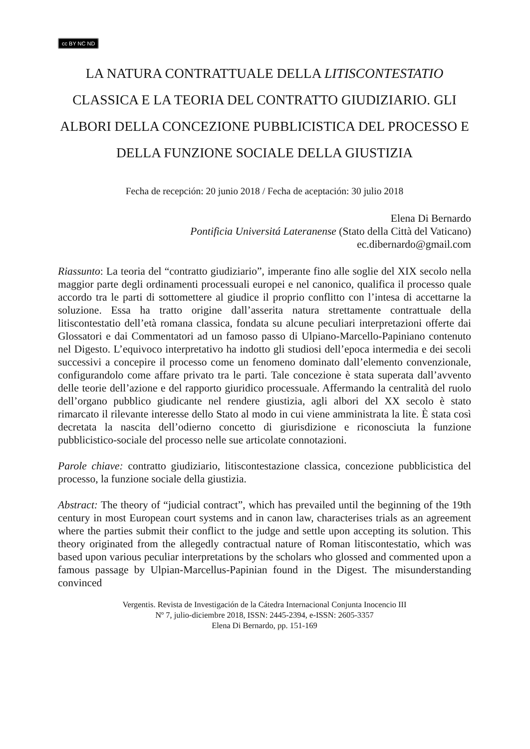cc BY NC ND
LA NATURA CONTRATTUALE DELLA LITISCONTESTATIO CLASSICA E LA TEORIA DEL CONTRATTO GIUDIZIARIO. GLI ALBORI DELLA CONCEZIONE PUBBLICISTICA DEL PROCESSO E DELLA FUNZIONE SOCIALE DELLA GIUSTIZIA
Fecha de recepción: 20 junio 2018 / Fecha de aceptación: 30 julio 2018
Elena Di Bernardo
Pontificia Universitá Lateranense (Stato della Città del Vaticano)
ec.dibernardo@gmail.com
Riassunto: La teoria del “contratto giudiziario”, imperante fino alle soglie del XIX secolo nella maggior parte degli ordinamenti processuali europei e nel canonico, qualifica il processo quale accordo tra le parti di sottomettere al giudice il proprio conflitto con l’intesa di accettarne la soluzione. Essa ha tratto origine dall’asserita natura strettamente contrattuale della litiscontestatio dell’età romana classica, fondata su alcune peculiari interpretazioni offerte dai Glossatori e dai Commentatori ad un famoso passo di Ulpiano-Marcello-Papiniano contenuto nel Digesto. L’equivoco interpretativo ha indotto gli studiosi dell’epoca intermedia e dei secoli successivi a concepire il processo come un fenomeno dominato dall’elemento convenzionale, configurandolo come affare privato tra le parti. Tale concezione è stata superata dall’avvento delle teorie dell’azione e del rapporto giuridico processuale. Affermando la centralità del ruolo dell’organo pubblico giudicante nel rendere giustizia, agli albori del XX secolo è stato rimarcato il rilevante interesse dello Stato al modo in cui viene amministrata la lite. È stata così decretata la nascita dell’odierno concetto di giurisdizione e riconosciuta la funzione pubblicistico-sociale del processo nelle sue articolate connotazioni.
Parole chiave: contratto giudiziario, litiscontestazione classica, concezione pubblicistica del processo, la funzione sociale della giustizia.
Abstract: The theory of “judicial contract”, which has prevailed until the beginning of the 19th century in most European court systems and in canon law, characterises trials as an agreement where the parties submit their conflict to the judge and settle upon accepting its solution. This theory originated from the allegedly contractual nature of Roman litiscontestatio, which was based upon various peculiar interpretations by the scholars who glossed and commented upon a famous passage by Ulpian-Marcellus-Papinian found in the Digest. The misunderstanding convinced
Vergentis. Revista de Investigación de la Cátedra Internacional Conjunta Inocencio III
Nº 7, julio-diciembre 2018, ISSN: 2445-2394, e-ISSN: 2605-3357
Elena Di Bernardo, pp. 151-169